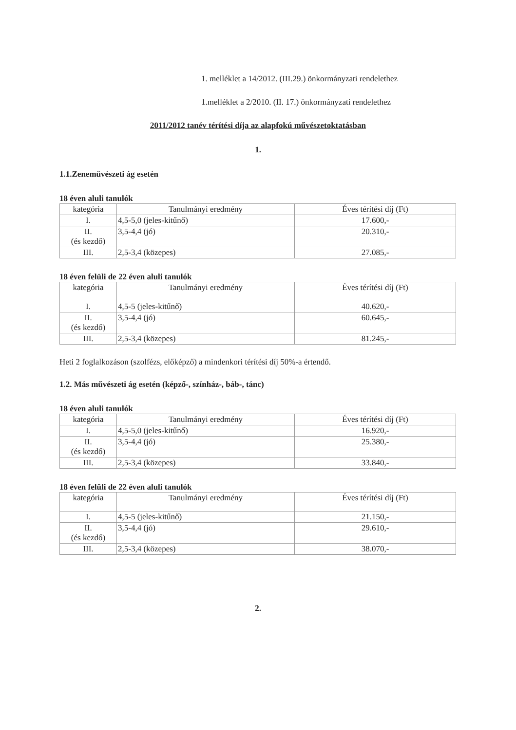1. melléklet a 14/2012. (III.29.) önkormányzati rendelethez
1.melléklet a 2/2010. (II. 17.) önkormányzati rendelethez
2011/2012 tanév térítési díja az alapfokú művészetoktatásban
1.
1.1.Zeneművészeti ág esetén
18 éven aluli tanulók
| kategória | Tanulmányi eredmény | Éves térítési díj (Ft) |
| I. | 4,5-5,0 (jeles-kitűnő) | 17.600,- |
| II. (és kezdő) | 3,5-4,4 (jó) | 20.310,- |
| III. | 2,5-3,4 (közepes) | 27.085,- |
18 éven felüli de 22 éven aluli tanulók
| kategória | Tanulmányi eredmény | Éves térítési díj (Ft) |
| I. | 4,5-5 (jeles-kitűnő) | 40.620,- |
| II. (és kezdő) | 3,5-4,4 (jó) | 60.645,- |
| III. | 2,5-3,4 (közepes) | 81.245,- |
Heti 2 foglalkozáson (szolfézs, előképző) a mindenkori térítési díj 50%-a értendő.
1.2. Más művészeti ág esetén (képző-, színház-, báb-, tánc)
18 éven aluli tanulók
| kategória | Tanulmányi eredmény | Éves térítési díj (Ft) |
| I. | 4,5-5,0 (jeles-kitűnő) | 16.920,- |
| II. (és kezdő) | 3,5-4,4 (jó) | 25.380,- |
| III. | 2,5-3,4 (közepes) | 33.840,- |
18 éven felüli de 22 éven aluli tanulók
| kategória | Tanulmányi eredmény | Éves térítési díj (Ft) |
| I. | 4,5-5 (jeles-kitűnő) | 21.150,- |
| II. (és kezdő) | 3,5-4,4 (jó) | 29.610,- |
| III. | 2,5-3,4 (közepes) | 38.070,- |
2.